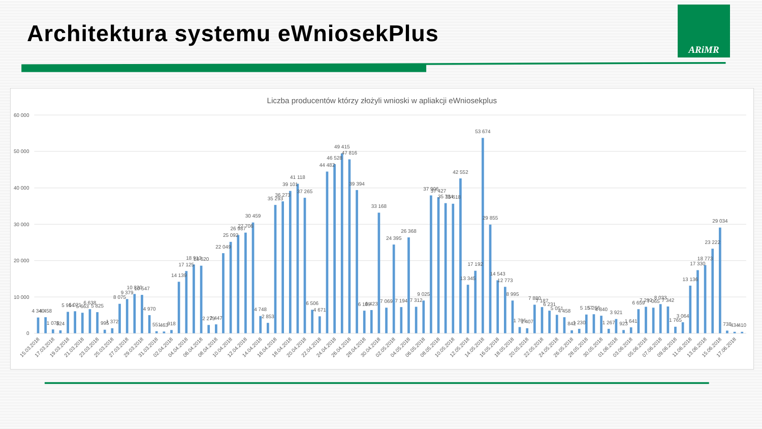Architektura systemu eWniosekPlus
ARiMR
Liczba producentów którzy złożyli wnioski w apliakcji eWniosekplus
60 000
50 000
40 000
30 000
20 000
10 000
0
4 340
4 458
1 075
824
5 914
6 021
5 663
6 638
5 825
995
1 372
8 075
9 379
10 820
10 547
4 970
551
463
918
14 139
17 125
18 913
18 620
2 279
2 447
22 049
25 092
26 987
27 706
30 459
4 748
2 853
35 293
36 273
39 101
41 118
37 265
6 506
4 671
44 482
46 528
49 415
47 816
39 394
6 189
6 423
33 168
7 069
24 395
7 194
26 368
7 312
9 025
37 906
37 427
35 734
35 618
42 552
13 345
17 192
53 674
29 855
14 543
12 773
8 995
1 706
1 407
7 880
7 187
6 231
5 051
4 458
842
1 230
5 157
5 266
4 840
1 267
3 921
923
1 641
6 659
7 292
7 065
8 033
7 342
1 765
3 064
13 136
17 330
18 773
23 222
29 034
738
434
410
15.03.2018
17.03.2018
19.03.2018
21.03.2018
23.03.2018
25.03.2018
27.03.2018
29.03.2018
31.03.2018
02.04.2018
04.04.2018
06.04.2018
08.04.2018
10.04.2018
12.04.2018
14.04.2018
16.04.2018
18.04.2018
20.04.2018
22.04.2018
24.04.2018
26.04.2018
28.04.2018
30.04.2018
02.05.2018
04.05.2018
06.05.2018
08.05.2018
10.05.2018
12.05.2018
14.05.2018
16.05.2018
18.05.2018
20.05.2018
22.05.2018
24.05.2018
26.05.2018
28.05.2018
30.05.2018
01.06.2018
03.06.2018
05.06.2018
07.06.2018
09.06.2018
11.06.2018
13.06.2018
15.06.2018
17.06.2018